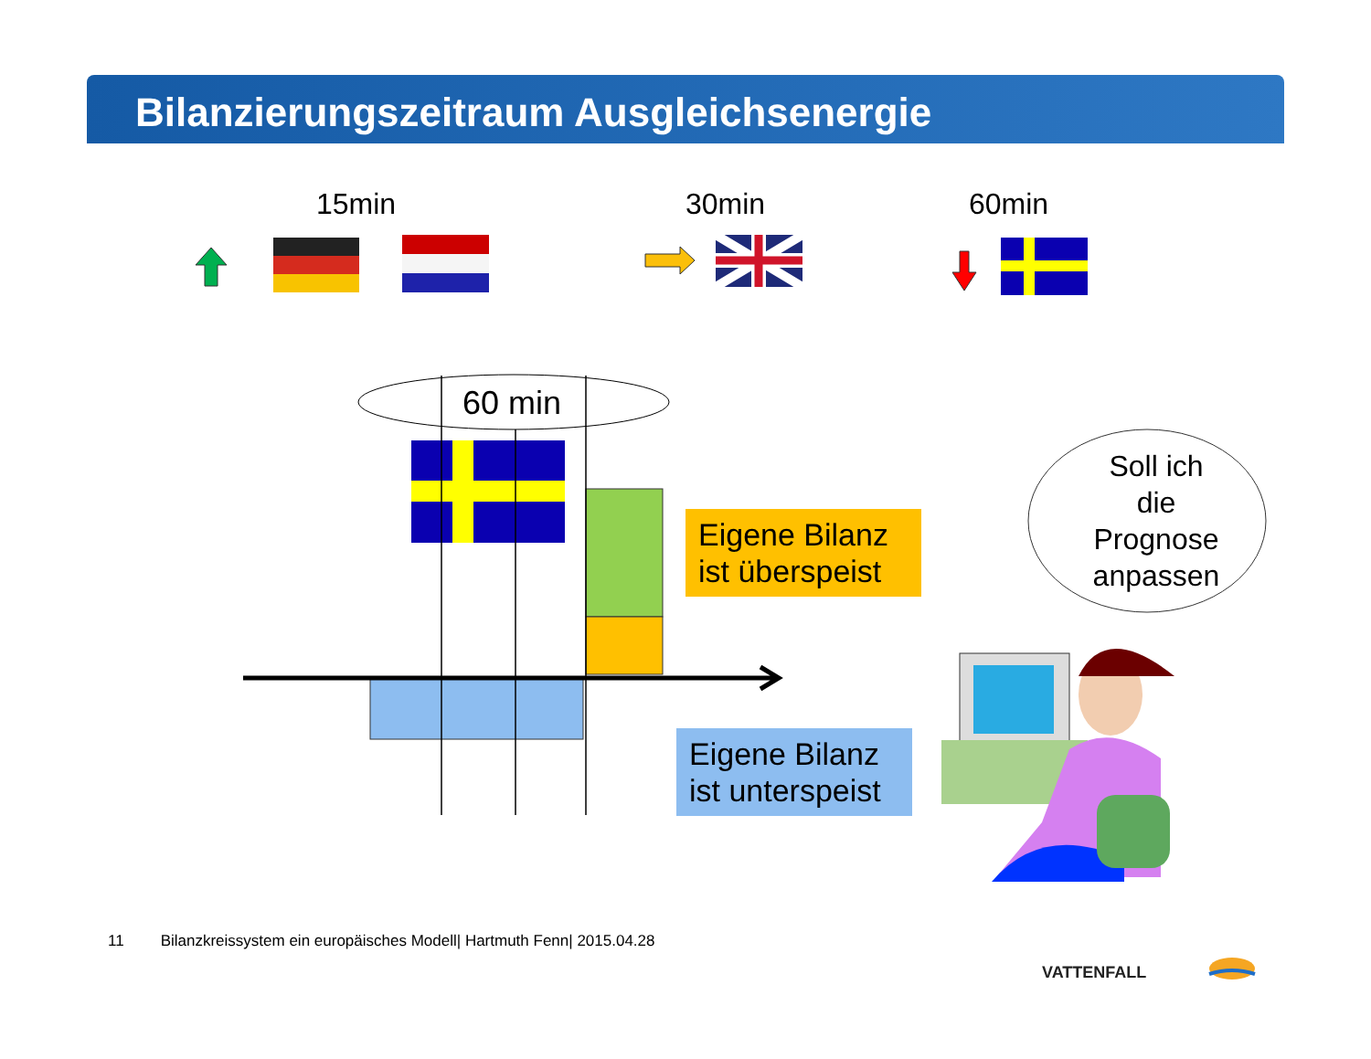Bilanzierungszeitraum Ausgleichsenergie
15min 30min 60min
VATTENFALL
60 min
Eigene Bilanz ist überspeist
Eigene Bilanz ist unterspeist
Soll ich
die
Prognose
anpassen
11 Bilanzkreissystem ein europäisches Modell| Hartmuth Fenn| 2015.04.28